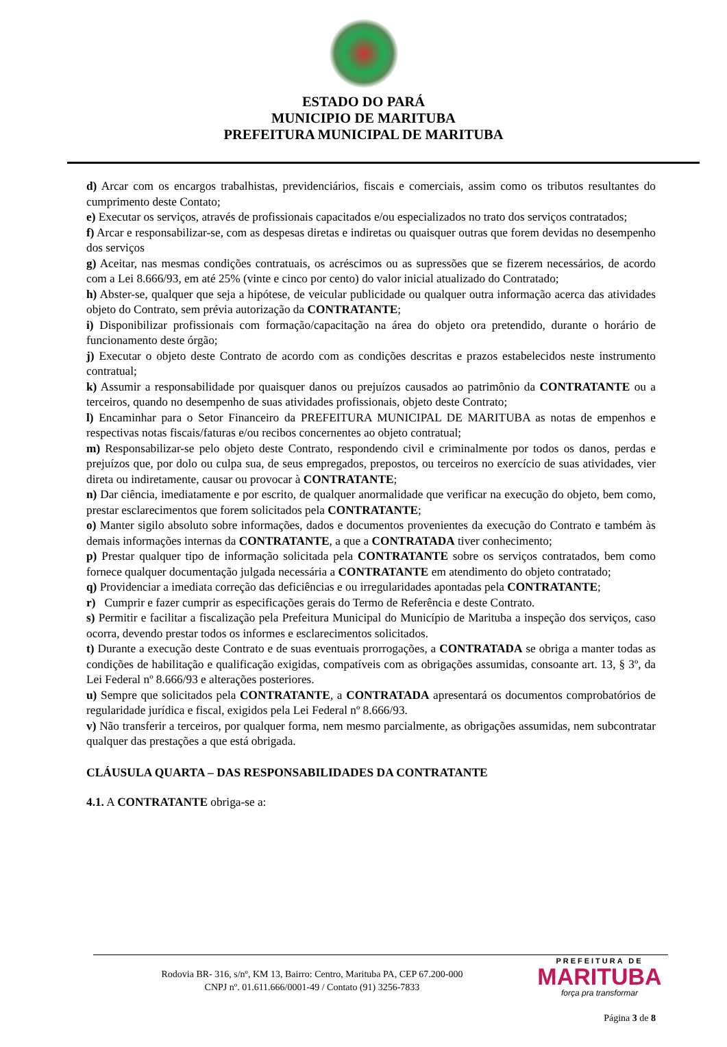ESTADO DO PARÁ
MUNICIPIO DE MARITUBA
PREFEITURA MUNICIPAL DE MARITUBA
d) Arcar com os encargos trabalhistas, previdenciários, fiscais e comerciais, assim como os tributos resultantes do cumprimento deste Contato;
e) Executar os serviços, através de profissionais capacitados e/ou especializados no trato dos serviços contratados;
f) Arcar e responsabilizar-se, com as despesas diretas e indiretas ou quaisquer outras que forem devidas no desempenho dos serviços
g) Aceitar, nas mesmas condições contratuais, os acréscimos ou as supressões que se fizerem necessários, de acordo com a Lei 8.666/93, em até 25% (vinte e cinco por cento) do valor inicial atualizado do Contratado;
h) Abster-se, qualquer que seja a hipótese, de veicular publicidade ou qualquer outra informação acerca das atividades objeto do Contrato, sem prévia autorização da CONTRATANTE;
i) Disponibilizar profissionais com formação/capacitação na área do objeto ora pretendido, durante o horário de funcionamento deste órgão;
j) Executar o objeto deste Contrato de acordo com as condições descritas e prazos estabelecidos neste instrumento contratual;
k) Assumir a responsabilidade por quaisquer danos ou prejuízos causados ao patrimônio da CONTRATANTE ou a terceiros, quando no desempenho de suas atividades profissionais, objeto deste Contrato;
l) Encaminhar para o Setor Financeiro da PREFEITURA MUNICIPAL DE MARITUBA as notas de empenhos e respectivas notas fiscais/faturas e/ou recibos concernentes ao objeto contratual;
m) Responsabilizar-se pelo objeto deste Contrato, respondendo civil e criminalmente por todos os danos, perdas e prejuízos que, por dolo ou culpa sua, de seus empregados, prepostos, ou terceiros no exercício de suas atividades, vier direta ou indiretamente, causar ou provocar à CONTRATANTE;
n) Dar ciência, imediatamente e por escrito, de qualquer anormalidade que verificar na execução do objeto, bem como, prestar esclarecimentos que forem solicitados pela CONTRATANTE;
o) Manter sigilo absoluto sobre informações, dados e documentos provenientes da execução do Contrato e também às demais informações internas da CONTRATANTE, a que a CONTRATADA tiver conhecimento;
p) Prestar qualquer tipo de informação solicitada pela CONTRATANTE sobre os serviços contratados, bem como fornece qualquer documentação julgada necessária a CONTRATANTE em atendimento do objeto contratado;
q) Providenciar a imediata correção das deficiências e ou irregularidades apontadas pela CONTRATANTE;
r) Cumprir e fazer cumprir as especificações gerais do Termo de Referência e deste Contrato.
s) Permitir e facilitar a fiscalização pela Prefeitura Municipal do Município de Marituba a inspeção dos serviços, caso ocorra, devendo prestar todos os informes e esclarecimentos solicitados.
t) Durante a execução deste Contrato e de suas eventuais prorrogações, a CONTRATADA se obriga a manter todas as condições de habilitação e qualificação exigidas, compatíveis com as obrigações assumidas, consoante art. 13, § 3º, da Lei Federal nº 8.666/93 e alterações posteriores.
u) Sempre que solicitados pela CONTRATANTE, a CONTRATADA apresentará os documentos comprobatórios de regularidade jurídica e fiscal, exigidos pela Lei Federal nº 8.666/93.
v) Não transferir a terceiros, por qualquer forma, nem mesmo parcialmente, as obrigações assumidas, nem subcontratar qualquer das prestações a que está obrigada.
CLÁUSULA QUARTA – DAS RESPONSABILIDADES DA CONTRATANTE
4.1. A CONTRATANTE obriga-se a:
Rodovia BR- 316, s/nº, KM 13, Bairro: Centro, Marituba PA, CEP 67.200-000
CNPJ nº. 01.611.666/0001-49 / Contato (91) 3256-7833
PREFEITURA DE
MARITUBA
força pra transformar
Página 3 de 8